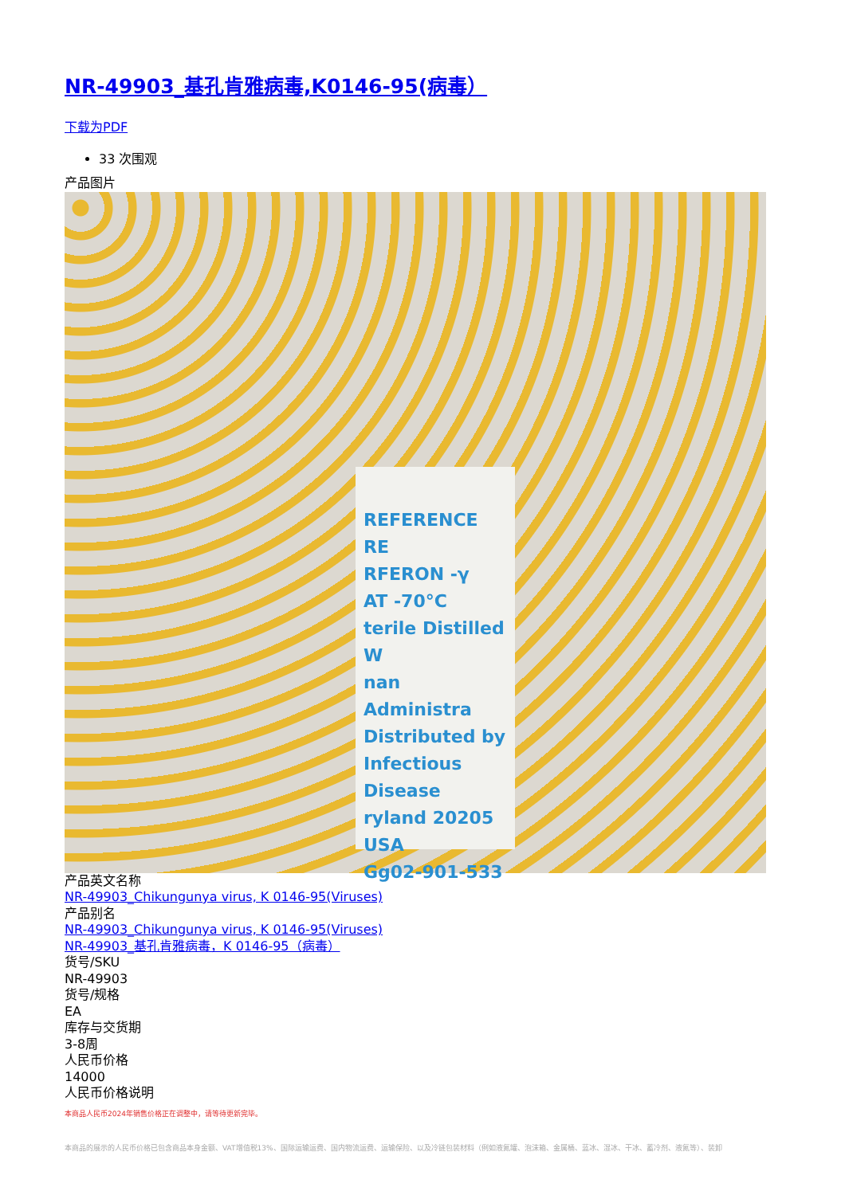NR-49903_基孔肯雅病毒,K0146-95(病毒）
下载为PDF
33 次围观
产品图片
REFERENCE RE
RFERON -γ
AT -70°C
terile Distilled W
nan Administra
Distributed by
Infectious Disease
ryland 20205 USA
Gg02-901-533
产品英文名称
NR-49903_Chikungunya virus, K 0146-95(Viruses)
产品别名
NR-49903_Chikungunya virus, K 0146-95(Viruses)
NR-49903_基孔肯雅病毒，K 0146-95（病毒）
货号/SKU
NR-49903
货号/规格
EA
库存与交货期
3-8周
人民币价格
14000
人民币价格说明
本商品人民币2024年销售价格正在调整中，请等待更新完毕。
本商品的展示的人民币价格已包含商品本身金额、VAT增值税13%、国际运输运费、国内物流运费、运输保险、以及冷链包装材料（例如液氮罐、泡沫箱、金属桶、蓝冰、湿冰、干冰、蓄冷剂、液氮等）、装卸